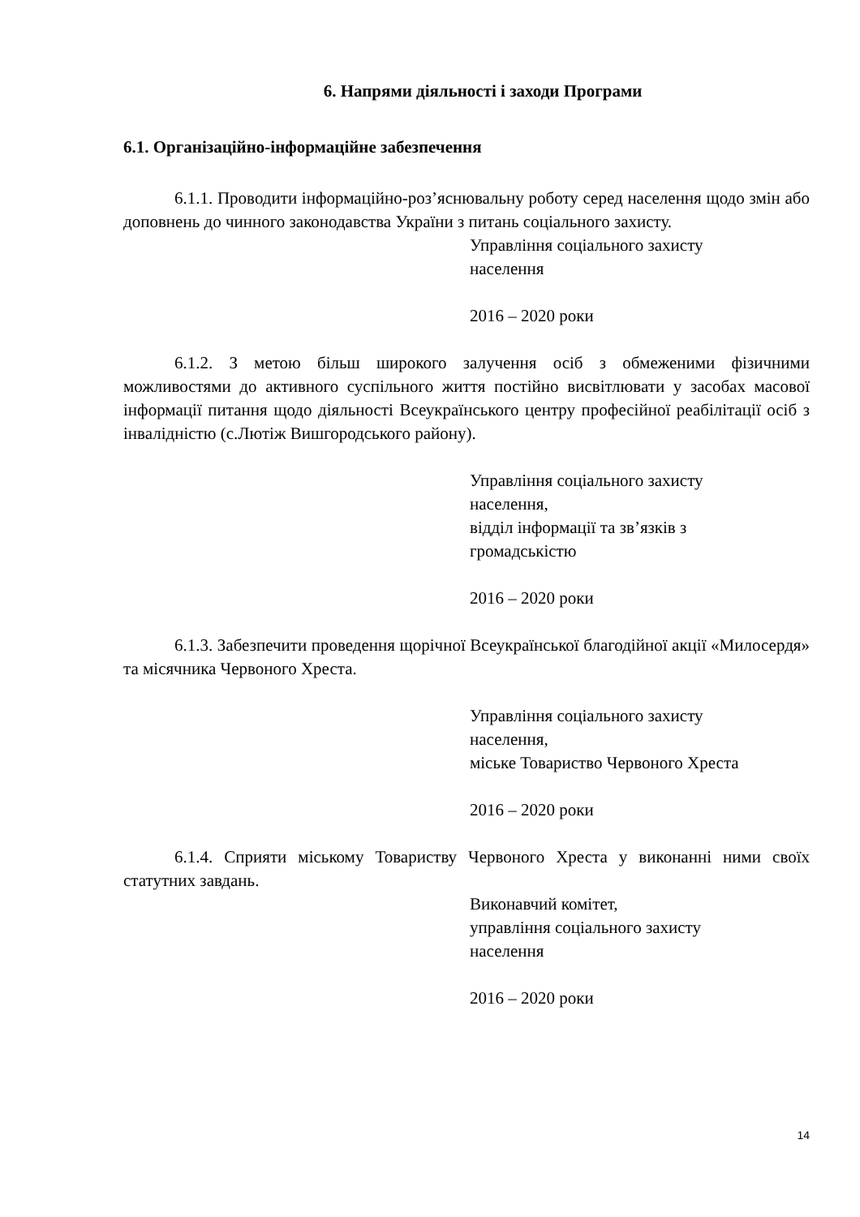6. Напрями діяльності і заходи Програми
6.1. Організаційно-інформаційне забезпечення
6.1.1. Проводити інформаційно-роз’яснювальну роботу серед населення щодо змін або доповнень до чинного законодавства України з питань соціального захисту.
Управління соціального захисту
населення
2016 – 2020 роки
6.1.2. З метою більш широкого залучення осіб з обмеженими фізичними можливостями до активного суспільного життя постійно висвітлювати у засобах масової інформації питання щодо діяльності Всеукраїнського центру професійної реабілітації осіб з інвалідністю (с.Лютіж Вишгородського району).
Управління соціального захисту
населення,
відділ інформації та зв’язків з
громадськістю
2016 – 2020 роки
6.1.3. Забезпечити проведення щорічної Всеукраїнської благодійної акції «Милосердя» та місячника Червоного Хреста.
Управління соціального захисту
населення,
міське Товариство Червоного Хреста
2016 – 2020 роки
6.1.4. Сприяти міському Товариству Червоного Хреста у виконанні ними своїх статутних завдань.
Виконавчий комітет,
управління соціального захисту
населення
2016 – 2020 роки
14